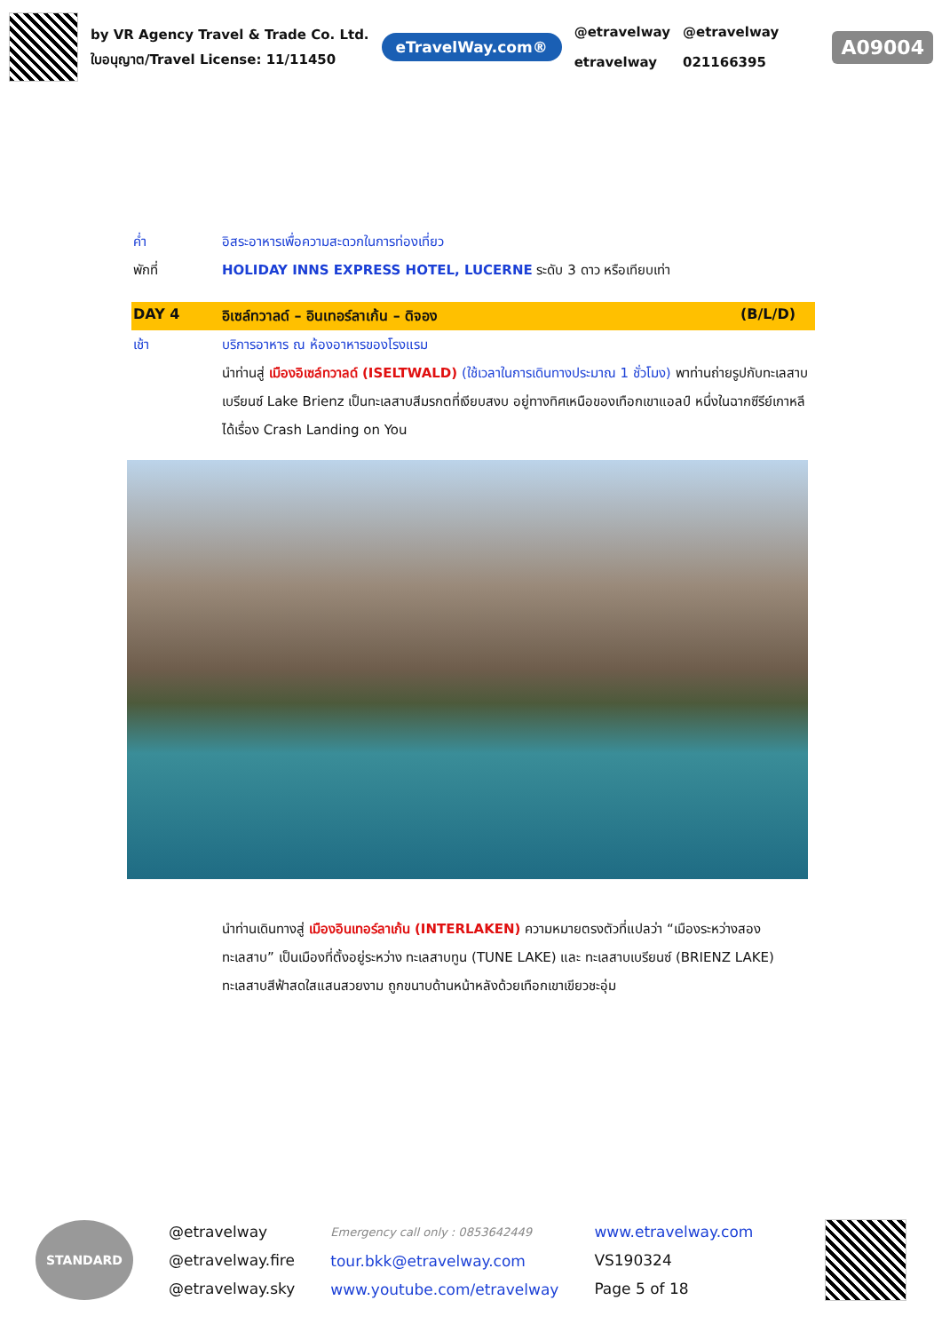by VR Agency Travel & Trade Co. Ltd.
ใบอนุญาต/Travel License: 11/11450
eTravelWay.com®
@etravelway
etravelway
@etravelway
021166395
A09004
ค่ำ อิสระอาหารเพื่อความสะดวกในการท่องเที่ยว
พักที่ HOLIDAY INNS EXPRESS HOTEL, LUCERNE ระดับ 3 ดาว หรือเทียบเท่า
DAY 4 อิเซล์ทวาลด์ – อินเทอร์ลาเก้น – ดิจอง (B/L/D)
เช้า บริการอาหาร ณ ห้องอาหารของโรงแรม
นำท่านสู่ เมืองอิเซล์ทวาลด์ (ISELTWALD) (ใช้เวลาในการเดินทางประมาณ 1 ชั่วโมง) พาท่านถ่ายรูปกับทะเลสาบเบรียนซ์ Lake Brienz เป็นทะเลสาบสีมรกตที่เงียบสงบ อยู่ทางทิศเหนือของเทือกเขาแอลป์ หนึ่งในฉากซีรีย์เกาหลีได้เรื่อง Crash Landing on You
นำท่านเดินทางสู่ เมืองอินเทอร์ลาเก้น (INTERLAKEN) ความหมายตรงตัวที่แปลว่า “เมืองระหว่างสองทะเลสาบ” เป็นเมืองที่ตั้งอยู่ระหว่าง ทะเลสาบทูน (TUNE LAKE) และ ทะเลสาบเบรียนซ์ (BRIENZ LAKE) ทะเลสาบสีฟ้าสดใสแสนสวยงาม ถูกขนาบด้านหน้าหลังด้วยเทือกเขาเขียวชะอุ่ม
STANDARD
@etravelway
@etravelway.fire
@etravelway.sky
Emergency call only : 0853642449
tour.bkk@etravelway.com
www.youtube.com/etravelway
www.etravelway.com
VS190324
Page 5 of 18